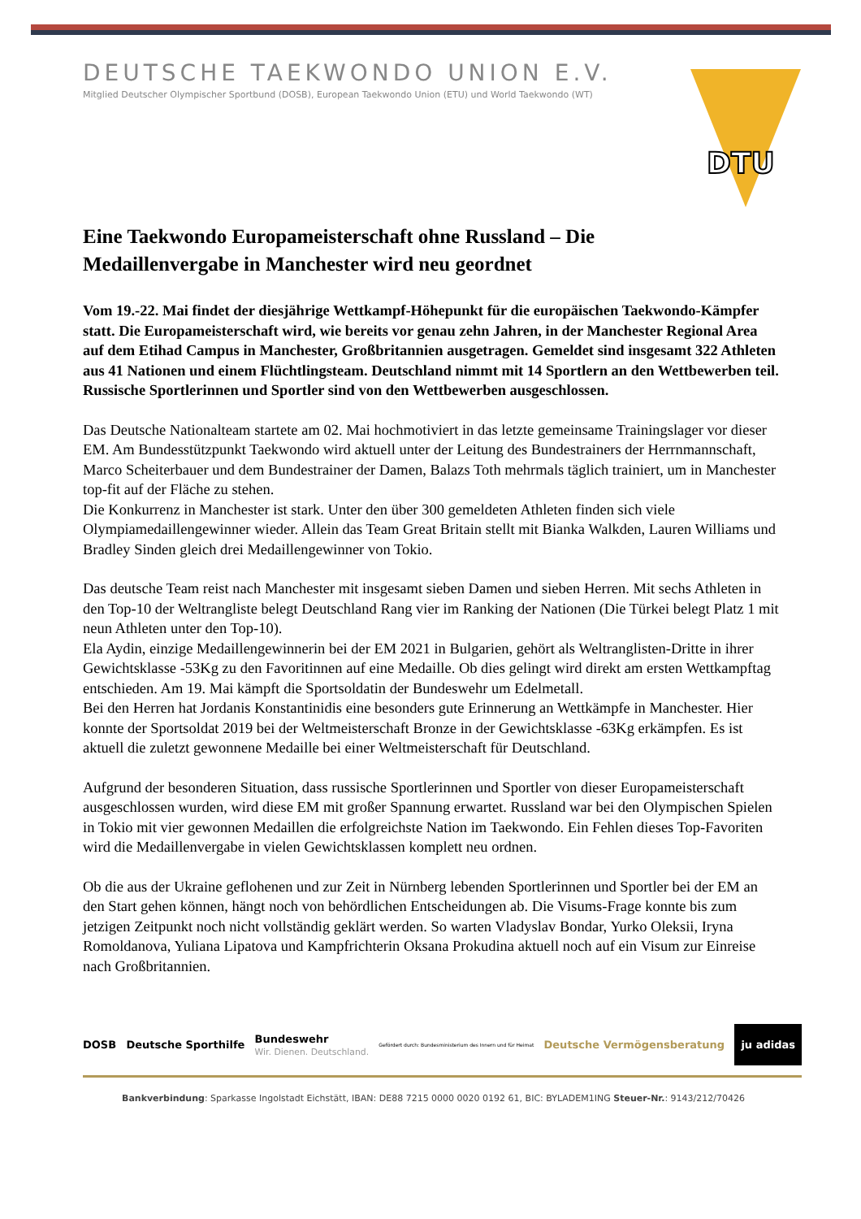DTU
DEUTSCHE TAEKWONDO UNION E.V.
Mitglied Deutscher Olympischer Sportbund (DOSB), European Taekwondo Union (ETU) und World Taekwondo (WT)
Eine Taekwondo Europameisterschaft ohne Russland – Die Medaillenvergabe in Manchester wird neu geordnet
Vom 19.-22. Mai findet der diesjährige Wettkampf-Höhepunkt für die europäischen Taekwondo-Kämpfer statt. Die Europameisterschaft wird, wie bereits vor genau zehn Jahren, in der Manchester Regional Area auf dem Etihad Campus in Manchester, Großbritannien ausgetragen. Gemeldet sind insgesamt 322 Athleten aus 41 Nationen und einem Flüchtlingsteam. Deutschland nimmt mit 14 Sportlern an den Wettbewerben teil. Russische Sportlerinnen und Sportler sind von den Wettbewerben ausgeschlossen.
Das Deutsche Nationalteam startete am 02. Mai hochmotiviert in das letzte gemeinsame Trainingslager vor dieser EM. Am Bundesstützpunkt Taekwondo wird aktuell unter der Leitung des Bundestrainers der Herrnmannschaft, Marco Scheiterbauer und dem Bundestrainer der Damen, Balazs Toth mehrmals täglich trainiert, um in Manchester top-fit auf der Fläche zu stehen.
Die Konkurrenz in Manchester ist stark. Unter den über 300 gemeldeten Athleten finden sich viele Olympiamedaillengewinner wieder. Allein das Team Great Britain stellt mit Bianka Walkden, Lauren Williams und Bradley Sinden gleich drei Medaillengewinner von Tokio.
Das deutsche Team reist nach Manchester mit insgesamt sieben Damen und sieben Herren. Mit sechs Athleten in den Top-10 der Weltrangliste belegt Deutschland Rang vier im Ranking der Nationen (Die Türkei belegt Platz 1 mit neun Athleten unter den Top-10).
Ela Aydin, einzige Medaillengewinnerin bei der EM 2021 in Bulgarien, gehört als Weltranglisten-Dritte in ihrer Gewichtsklasse -53Kg zu den Favoritinnen auf eine Medaille. Ob dies gelingt wird direkt am ersten Wettkampftag entschieden. Am 19. Mai kämpft die Sportsoldatin der Bundeswehr um Edelmetall.
Bei den Herren hat Jordanis Konstantinidis eine besonders gute Erinnerung an Wettkämpfe in Manchester. Hier konnte der Sportsoldat 2019 bei der Weltmeisterschaft Bronze in der Gewichtsklasse -63Kg erkämpfen. Es ist aktuell die zuletzt gewonnene Medaille bei einer Weltmeisterschaft für Deutschland.
Aufgrund der besonderen Situation, dass russische Sportlerinnen und Sportler von dieser Europameisterschaft ausgeschlossen wurden, wird diese EM mit großer Spannung erwartet. Russland war bei den Olympischen Spielen in Tokio mit vier gewonnen Medaillen die erfolgreichste Nation im Taekwondo. Ein Fehlen dieses Top-Favoriten wird die Medaillenvergabe in vielen Gewichtsklassen komplett neu ordnen.
Ob die aus der Ukraine geflohenen und zur Zeit in Nürnberg lebenden Sportlerinnen und Sportler bei der EM an den Start gehen können, hängt noch von behördlichen Entscheidungen ab. Die Visums-Frage konnte bis zum jetzigen Zeitpunkt noch nicht vollständig geklärt werden. So warten Vladyslav Bondar, Yurko Oleksii, Iryna Romoldanova, Yuliana Lipatova und Kampfrichterin Oksana Prokudina aktuell noch auf ein Visum zur Einreise nach Großbritannien.
DOSB Deutsche Sporthilfe Bundeswehr
Wir. Dienen. Deutschland. Gefördert durch: Bundesministerium des Innern und für Heimat Deutsche Vermögensberatung ju adidas
Bankverbindung: Sparkasse Ingolstadt Eichstätt, IBAN: DE88 7215 0000 0020 0192 61, BIC: BYLADEM1ING Steuer-Nr.: 9143/212/70426